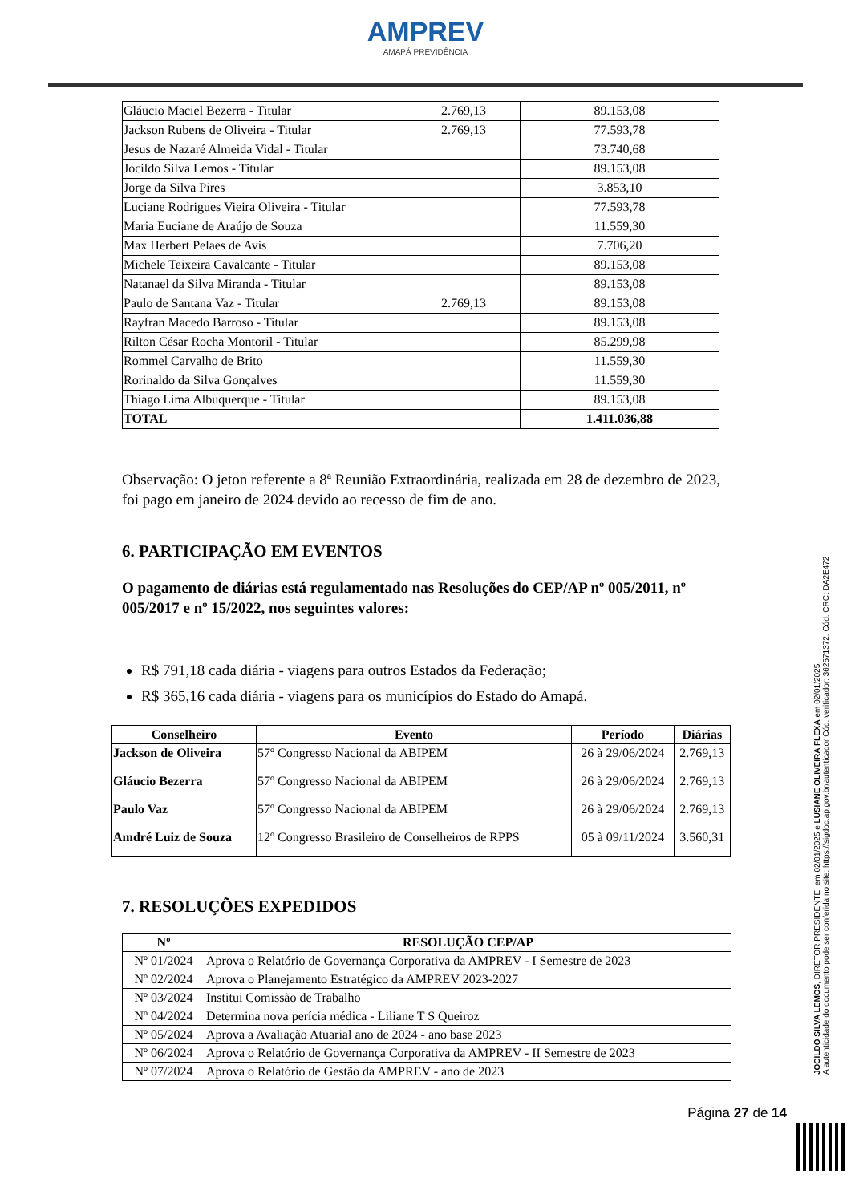AMPREV
AMAPÁ PREVIDÊNCIA
| Gláucio Maciel Bezerra - Titular | 2.769,13 | 89.153,08 |
| Jackson Rubens de Oliveira - Titular | 2.769,13 | 77.593,78 |
| Jesus de Nazaré Almeida Vidal - Titular | | 73.740,68 |
| Jocildo Silva Lemos - Titular | | 89.153,08 |
| Jorge da Silva Pires | | 3.853,10 |
| Luciane Rodrigues Vieira Oliveira - Titular | | 77.593,78 |
| Maria Euciane de Araújo de Souza | | 11.559,30 |
| Max Herbert Pelaes de Avis | | 7.706,20 |
| Michele Teixeira Cavalcante - Titular | | 89.153,08 |
| Natanael da Silva Miranda - Titular | | 89.153,08 |
| Paulo de Santana Vaz - Titular | 2.769,13 | 89.153,08 |
| Rayfran Macedo Barroso - Titular | | 89.153,08 |
| Rilton César Rocha Montoril - Titular | | 85.299,98 |
| Rommel Carvalho de Brito | | 11.559,30 |
| Rorinaldo da Silva Gonçalves | | 11.559,30 |
| Thiago Lima Albuquerque - Titular | | 89.153,08 |
| TOTAL | | 1.411.036,88 |
Observação: O jeton referente a 8ª Reunião Extraordinária, realizada em 28 de dezembro de 2023, foi pago em janeiro de 2024 devido ao recesso de fim de ano.
6. PARTICIPAÇÃO EM EVENTOS
O pagamento de diárias está regulamentado nas Resoluções do CEP/AP nº 005/2011, nº 005/2017 e nº 15/2022, nos seguintes valores:
R$ 791,18 cada diária - viagens para outros Estados da Federação;
R$ 365,16 cada diária - viagens para os municípios do Estado do Amapá.
| Conselheiro | Evento | Período | Diárias |
| --- | --- | --- | --- |
| Jackson de Oliveira | 57º Congresso Nacional da ABIPEM | 26 à 29/06/2024 | 2.769,13 |
| Gláucio Bezerra | 57º Congresso Nacional da ABIPEM | 26 à 29/06/2024 | 2.769,13 |
| Paulo Vaz | 57º Congresso Nacional da ABIPEM | 26 à 29/06/2024 | 2.769,13 |
| Amdré Luiz de Souza | 12º Congresso Brasileiro de Conselheiros de RPPS | 05 à 09/11/2024 | 3.560,31 |
7. RESOLUÇÕES EXPEDIDOS
| Nº | RESOLUÇÃO CEP/AP |
| --- | --- |
| Nº 01/2024 | Aprova o Relatório de Governança Corporativa da AMPREV - I Semestre de 2023 |
| Nº 02/2024 | Aprova o Planejamento Estratégico da AMPREV 2023-2027 |
| Nº 03/2024 | Institui Comissão de Trabalho |
| Nº 04/2024 | Determina nova perícia médica - Liliane T S Queiroz |
| Nº 05/2024 | Aprova a Avaliação Atuarial ano de 2024 - ano base 2023 |
| Nº 06/2024 | Aprova o Relatório de Governança Corporativa da AMPREV - II Semestre de 2023 |
| Nº 07/2024 | Aprova o Relatório de Gestão da AMPREV - ano de 2023 |
Página 27 de 14
JOCILDO SILVA LEMOS, DIRETOR PRESIDENTE, em 02/01/2025 e LUSIANE OLIVEIRA FLEXA em 02/01/2025
A autenticidade do documento pode ser conferida no site: https://sigdoc.ap.gov.br/autenticador Cód. verificador: 362571372. Cód. CRC: DA2E472